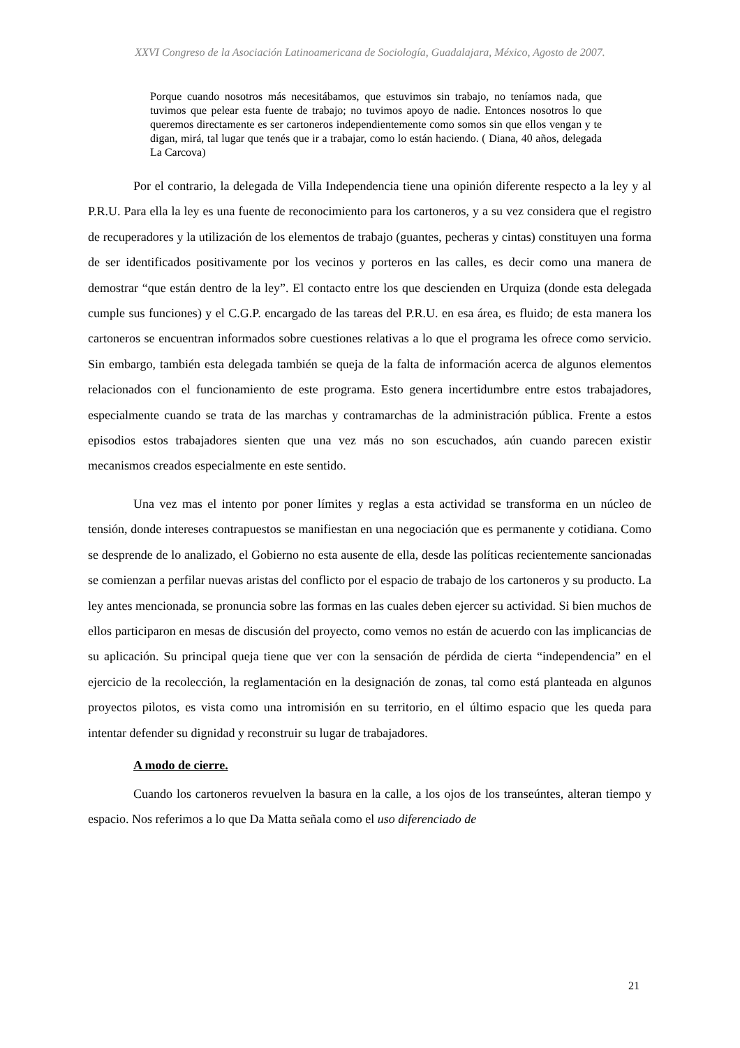XXVI Congreso de la Asociación Latinoamericana de Sociología, Guadalajara, México, Agosto de 2007.
Porque cuando nosotros más necesitábamos, que estuvimos sin trabajo, no teníamos nada, que tuvimos que pelear esta fuente de trabajo; no tuvimos apoyo de nadie. Entonces nosotros lo que queremos directamente es ser cartoneros independientemente como somos sin que ellos vengan y te digan, mirá, tal lugar que tenés que ir a trabajar, como lo están haciendo. ( Diana, 40 años, delegada La Carcova)
Por el contrario, la delegada de Villa Independencia tiene una opinión diferente respecto a la ley y al P.R.U. Para ella la ley es una fuente de reconocimiento para los cartoneros, y a su vez considera que el registro de recuperadores y la utilización de los elementos de trabajo (guantes, pecheras y cintas) constituyen una forma de ser identificados positivamente por los vecinos y porteros en las calles, es decir como una manera de demostrar “que están dentro de la ley”. El contacto entre los que descienden en Urquiza (donde esta delegada cumple sus funciones) y el C.G.P. encargado de las tareas del P.R.U. en esa área, es fluido; de esta manera los cartoneros se encuentran informados sobre cuestiones relativas a lo que el programa les ofrece como servicio. Sin embargo, también esta delegada también se queja de la falta de información acerca de algunos elementos relacionados con el funcionamiento de este programa. Esto genera incertidumbre entre estos trabajadores, especialmente cuando se trata de las marchas y contramarchas de la administración pública. Frente a estos episodios estos trabajadores sienten que una vez más no son escuchados, aún cuando parecen existir mecanismos creados especialmente en este sentido.
Una vez mas el intento por poner límites y reglas a esta actividad se transforma en un núcleo de tensión, donde intereses contrapuestos se manifiestan en una negociación que es permanente y cotidiana. Como se desprende de lo analizado, el Gobierno no esta ausente de ella, desde las políticas recientemente sancionadas se comienzan a perfilar nuevas aristas del conflicto por el espacio de trabajo de los cartoneros y su producto. La ley antes mencionada, se pronuncia sobre las formas en las cuales deben ejercer su actividad. Si bien muchos de ellos participaron en mesas de discusión del proyecto, como vemos no están de acuerdo con las implicancias de su aplicación. Su principal queja tiene que ver con la sensación de pérdida de cierta “independencia” en el ejercicio de la recolección, la reglamentación en la designación de zonas, tal como está planteada en algunos proyectos pilotos, es vista como una intromisión en su territorio, en el último espacio que les queda para intentar defender su dignidad y reconstruir su lugar de trabajadores.
A modo de cierre.
Cuando los cartoneros revuelven la basura en la calle, a los ojos de los transeúntes, alteran tiempo y espacio. Nos referimos a lo que Da Matta señala como el uso diferenciado de
21